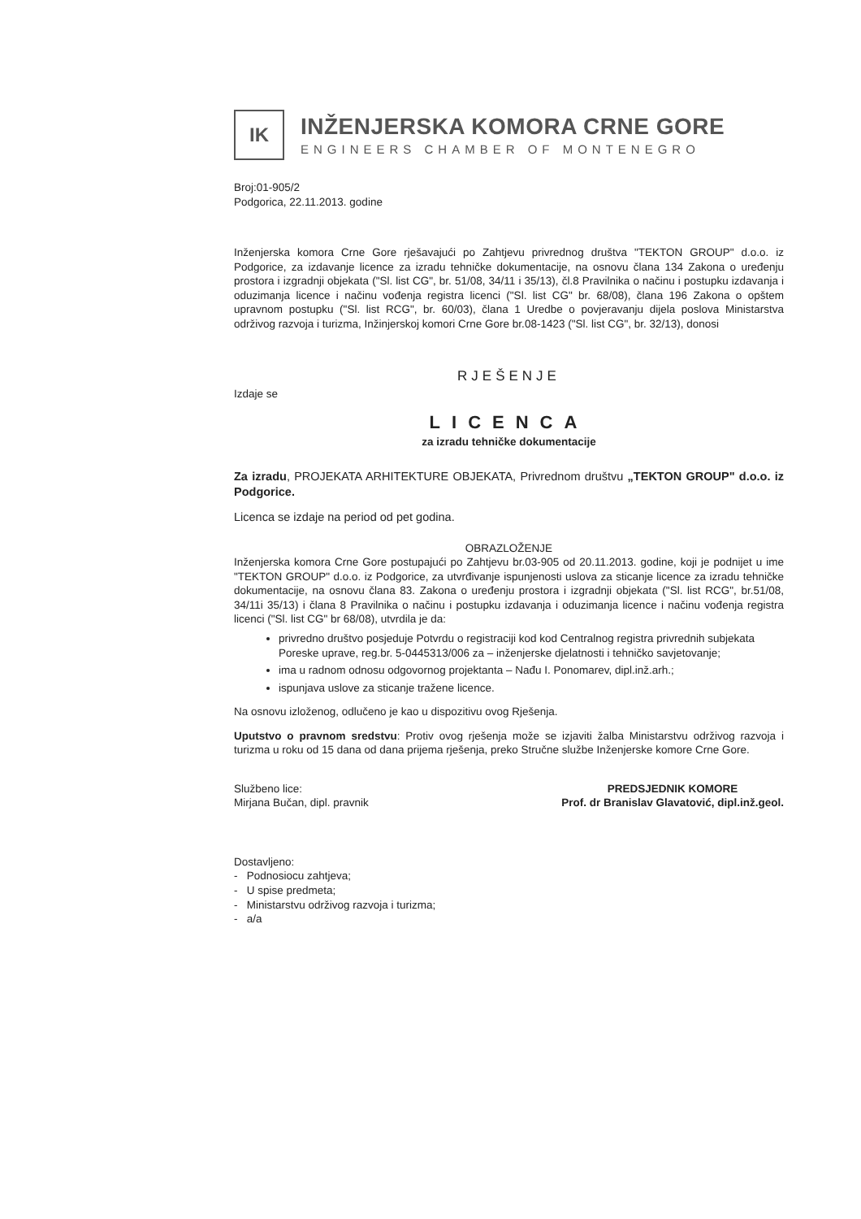IK
INŽENJERSKA KOMORA CRNE GORE
ENGINEERS CHAMBER OF MONTENEGRO
Broj:01-905/2
Podgorica, 22.11.2013. godine
Inženjerska komora Crne Gore rješavajući po Zahtjevu privrednog društva "TEKTON GROUP" d.o.o. iz Podgorice, za izdavanje licence za izradu tehničke dokumentacije, na osnovu člana 134 Zakona o uređenju prostora i izgradnji objekata ("Sl. list CG", br. 51/08, 34/11 i 35/13), čl.8 Pravilnika o načinu i postupku izdavanja i oduzimanja licence i načinu vođenja registra licenci ("Sl. list CG" br. 68/08), člana 196 Zakona o opštem upravnom postupku ("Sl. list RCG", br. 60/03), člana 1 Uredbe o povjeravanju dijela poslova Ministarstva održivog razvoja i turizma, Inžinjerskoj komori Crne Gore br.08-1423 ("Sl. list CG", br. 32/13), donosi
RJEŠENJE
Izdaje se
LICENCA
za izradu tehničke dokumentacije
Za izradu, PROJEKATA ARHITEKTURE OBJEKATA, Privrednom društvu „TEKTON GROUP" d.o.o. iz Podgorice.
Licenca se izdaje na period od pet godina.
OBRAZLOŽENJE
Inženjerska komora Crne Gore postupajući po Zahtjevu br.03-905 od 20.11.2013. godine, koji je podnijet u ime "TEKTON GROUP" d.o.o. iz Podgorice, za utvrđivanje ispunjenosti uslova za sticanje licence za izradu tehničke dokumentacije, na osnovu člana 83. Zakona o uređenju prostora i izgradnji objekata ("Sl. list RCG", br.51/08, 34/11i 35/13) i člana 8 Pravilnika o načinu i postupku izdavanja i oduzimanja licence i načinu vođenja registra licenci ("Sl. list CG" br 68/08), utvrdila je da:
privredno društvo posjeduje Potvrdu o registraciji kod kod Centralnog registra privrednih subjekata Poreske uprave, reg.br. 5-0445313/006 za – inženjerske djelatnosti i tehničko savjetovanje;
ima u radnom odnosu odgovornog projektanta – Nađu I. Ponomarev, dipl.inž.arh.;
ispunjava uslove za sticanje tražene licence.
Na osnovu izloženog, odlučeno je kao u dispozitivu ovog Rješenja.
Uputstvo o pravnom sredstvu: Protiv ovog rješenja može se izjaviti žalba Ministarstvu održivog razvoja i turizma u roku od 15 dana od dana prijema rješenja, preko Stručne službe Inženjerske komore Crne Gore.
Službeno lice:
Mirjana Bučan, dipl. pravnik
PREDSJEDNIK KOMORE
Prof. dr Branislav Glavatović, dipl.inž.geol.
Dostavljeno:
- Podnosiocu zahtjeva;
- U spise predmeta;
- Ministarstvu održivog razvoja i turizma;
- a/a